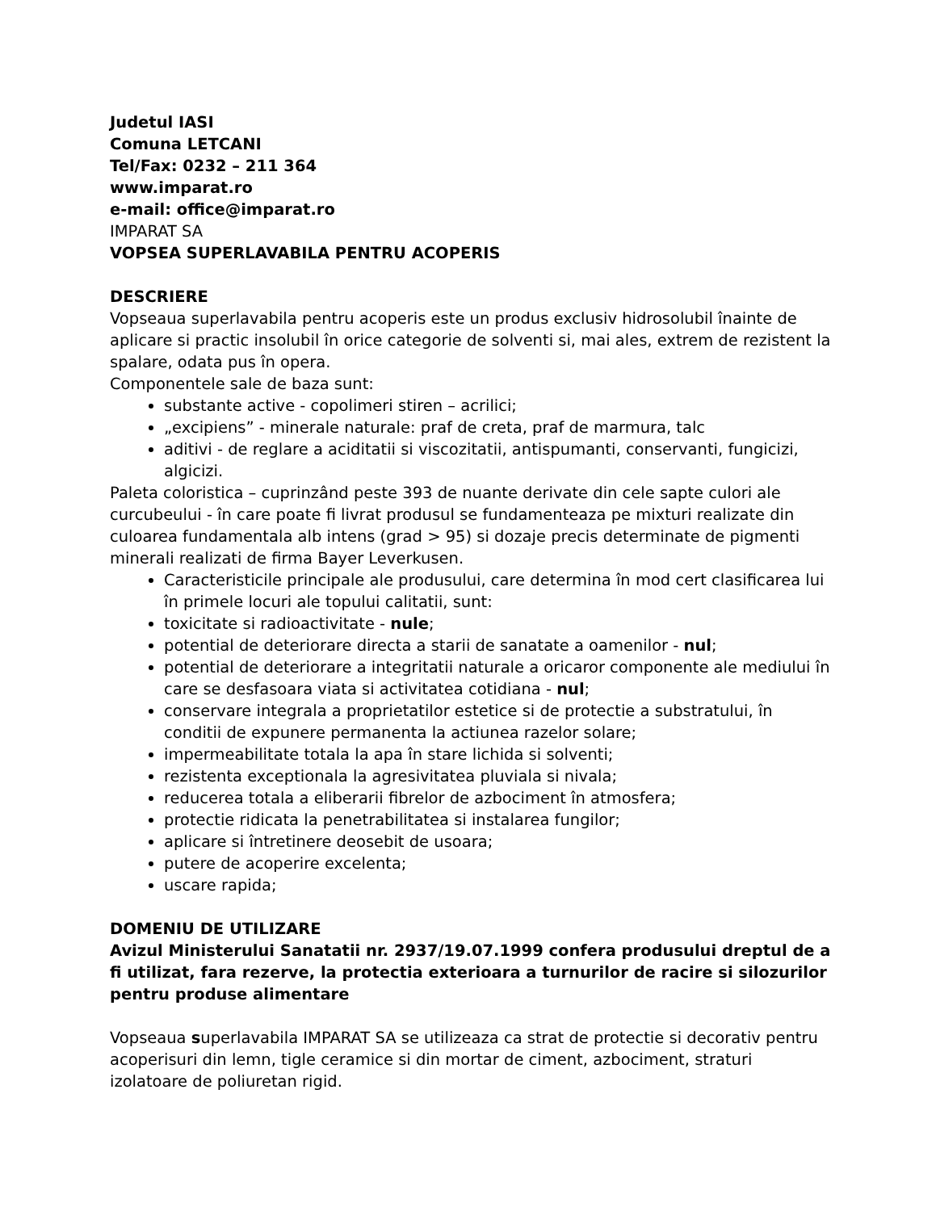Judetul IASI
Comuna LETCANI
Tel/Fax: 0232 – 211 364
www.imparat.ro
e-mail: office@imparat.ro
IMPARAT SA
VOPSEA SUPERLAVABILA PENTRU ACOPERIS
DESCRIERE
Vopseaua superlavabila pentru acoperis este un produs exclusiv hidrosolubil înainte de aplicare si practic insolubil în orice categorie de solventi si, mai ales, extrem de rezistent la spalare, odata pus în opera.
Componentele sale de baza sunt:
substante active - copolimeri stiren – acrilici;
„excipiens” - minerale naturale: praf de creta, praf de marmura, talc
aditivi - de reglare a aciditatii si viscozitatii, antispumanti, conservanti, fungicizi, algicizi.
Paleta coloristica – cuprinzând peste 393 de nuante derivate din cele sapte culori ale curcubeului - în care poate fi livrat produsul se fundamenteaza pe mixturi realizate din culoarea fundamentala alb intens (grad > 95) si dozaje precis determinate de pigmenti minerali realizati de firma Bayer Leverkusen.
Caracteristicile principale ale produsului, care determina în mod cert clasificarea lui în primele locuri ale topului calitatii, sunt:
toxicitate si radioactivitate - nule;
potential de deteriorare directa a starii de sanatate a oamenilor - nul;
potential de deteriorare a integritatii naturale a oricaror componente ale mediului în care se desfasoara viata si activitatea cotidiana - nul;
conservare integrala a proprietatilor estetice si de protectie a substratului, în conditii de expunere permanenta la actiunea razelor solare;
impermeabilitate totala la apa în stare lichida si solventi;
rezistenta exceptionala la agresivitatea pluviala si nivala;
reducerea totala a eliberarii fibrelor de azbociment în atmosfera;
protectie ridicata la penetrabilitatea si instalarea fungilor;
aplicare si întretinere deosebit de usoara;
putere de acoperire excelenta;
uscare rapida;
DOMENIU DE UTILIZARE
Avizul Ministerului Sanatatii nr. 2937/19.07.1999 confera produsului dreptul de a fi utilizat, fara rezerve, la protectia exterioara a turnurilor de racire si silozurilor pentru produse alimentare
Vopseaua superlavabila IMPARAT SA se utilizeaza ca strat de protectie si decorativ pentru acoperisuri din lemn, tigle ceramice si din mortar de ciment, azbociment, straturi izolatoare de poliuretan rigid.